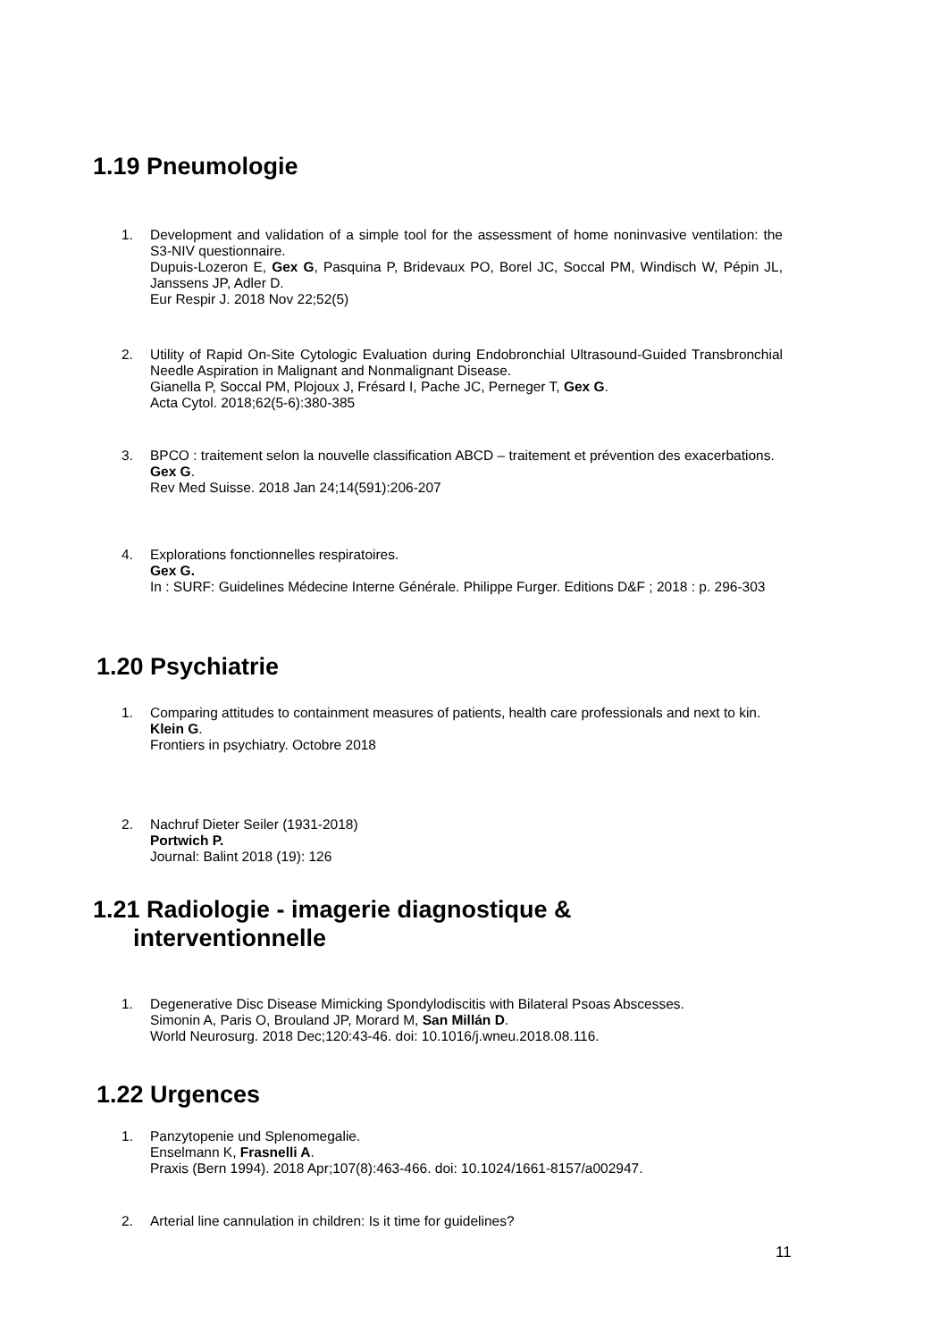1.19 Pneumologie
1. Development and validation of a simple tool for the assessment of home noninvasive ventilation: the S3-NIV questionnaire.
Dupuis-Lozeron E, Gex G, Pasquina P, Bridevaux PO, Borel JC, Soccal PM, Windisch W, Pépin JL, Janssens JP, Adler D.
Eur Respir J. 2018 Nov 22;52(5)
2. Utility of Rapid On-Site Cytologic Evaluation during Endobronchial Ultrasound-Guided Transbronchial Needle Aspiration in Malignant and Nonmalignant Disease.
Gianella P, Soccal PM, Plojoux J, Frésard I, Pache JC, Perneger T, Gex G.
Acta Cytol. 2018;62(5-6):380-385
3. BPCO : traitement selon la nouvelle classification ABCD – traitement et prévention des exacerbations.
Gex G.
Rev Med Suisse. 2018 Jan 24;14(591):206-207
4. Explorations fonctionnelles respiratoires.
Gex G.
In : SURF: Guidelines Médecine Interne Générale. Philippe Furger. Editions D&F ; 2018 : p. 296-303
1.20 Psychiatrie
1. Comparing attitudes to containment measures of patients, health care professionals and next to kin.
Klein G.
Frontiers in psychiatry. Octobre 2018
2. Nachruf Dieter Seiler (1931-2018)
Portwich P.
Journal: Balint 2018 (19): 126
1.21 Radiologie - imagerie diagnostique &
interventionnelle
1. Degenerative Disc Disease Mimicking Spondylodiscitis with Bilateral Psoas Abscesses.
Simonin A, Paris O, Brouland JP, Morard M, San Millán D.
World Neurosurg. 2018 Dec;120:43-46. doi: 10.1016/j.wneu.2018.08.116.
1.22 Urgences
1. Panzytopenie und Splenomegalie.
Enselmann K, Frasnelli A.
Praxis (Bern 1994). 2018 Apr;107(8):463-466. doi: 10.1024/1661-8157/a002947.
2. Arterial line cannulation in children: Is it time for guidelines?
11